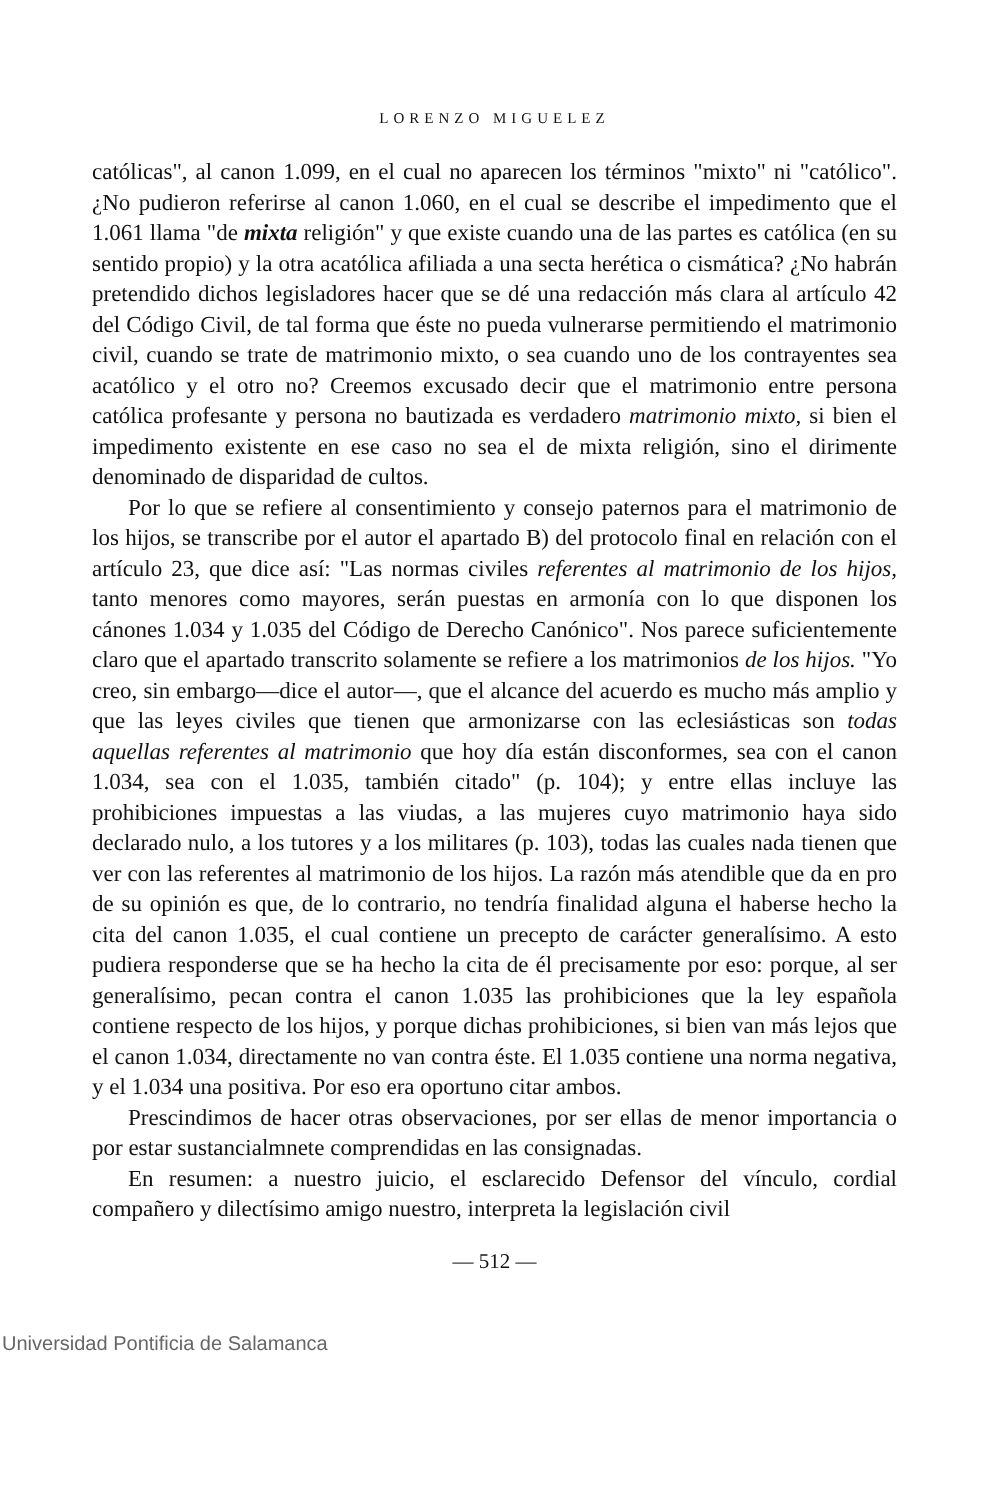LORENZO MIGUELEZ
católicas", al canon 1.099, en el cual no aparecen los términos "mixto" ni "católico". ¿No pudieron referirse al canon 1.060, en el cual se describe el impedimento que el 1.061 llama "de mixta religión" y que existe cuando una de las partes es católica (en su sentido propio) y la otra acatólica afiliada a una secta herética o cismática? ¿No habrán pretendido dichos legisladores hacer que se dé una redacción más clara al artículo 42 del Código Civil, de tal forma que éste no pueda vulnerarse permitiendo el matrimonio civil, cuando se trate de matrimonio mixto, o sea cuando uno de los contrayentes sea acatólico y el otro no? Creemos excusado decir que el matrimonio entre persona católica profesante y persona no bautizada es verdadero matrimonio mixto, si bien el impedimento existente en ese caso no sea el de mixta religión, sino el dirimente denominado de disparidad de cultos.
Por lo que se refiere al consentimiento y consejo paternos para el matrimonio de los hijos, se transcribe por el autor el apartado B) del protocolo final en relación con el artículo 23, que dice así: "Las normas civiles referentes al matrimonio de los hijos, tanto menores como mayores, serán puestas en armonía con lo que disponen los cánones 1.034 y 1.035 del Código de Derecho Canónico". Nos parece suficientemente claro que el apartado transcrito solamente se refiere a los matrimonios de los hijos. "Yo creo, sin embargo—dice el autor—, que el alcance del acuerdo es mucho más amplio y que las leyes civiles que tienen que armonizarse con las eclesiásticas son todas aquellas referentes al matrimonio que hoy día están disconformes, sea con el canon 1.034, sea con el 1.035, también citado" (p. 104); y entre ellas incluye las prohibiciones impuestas a las viudas, a las mujeres cuyo matrimonio haya sido declarado nulo, a los tutores y a los militares (p. 103), todas las cuales nada tienen que ver con las referentes al matrimonio de los hijos. La razón más atendible que da en pro de su opinión es que, de lo contrario, no tendría finalidad alguna el haberse hecho la cita del canon 1.035, el cual contiene un precepto de carácter generalísimo. A esto pudiera responderse que se ha hecho la cita de él precisamente por eso: porque, al ser generalísimo, pecan contra el canon 1.035 las prohibiciones que la ley española contiene respecto de los hijos, y porque dichas prohibiciones, si bien van más lejos que el canon 1.034, directamente no van contra éste. El 1.035 contiene una norma negativa, y el 1.034 una positiva. Por eso era oportuno citar ambos.
Prescindimos de hacer otras observaciones, por ser ellas de menor importancia o por estar sustancialmnete comprendidas en las consignadas.
En resumen: a nuestro juicio, el esclarecido Defensor del vínculo, cordial compañero y dilectísimo amigo nuestro, interpreta la legislación civil
— 512 —
Universidad Pontificia de Salamanca